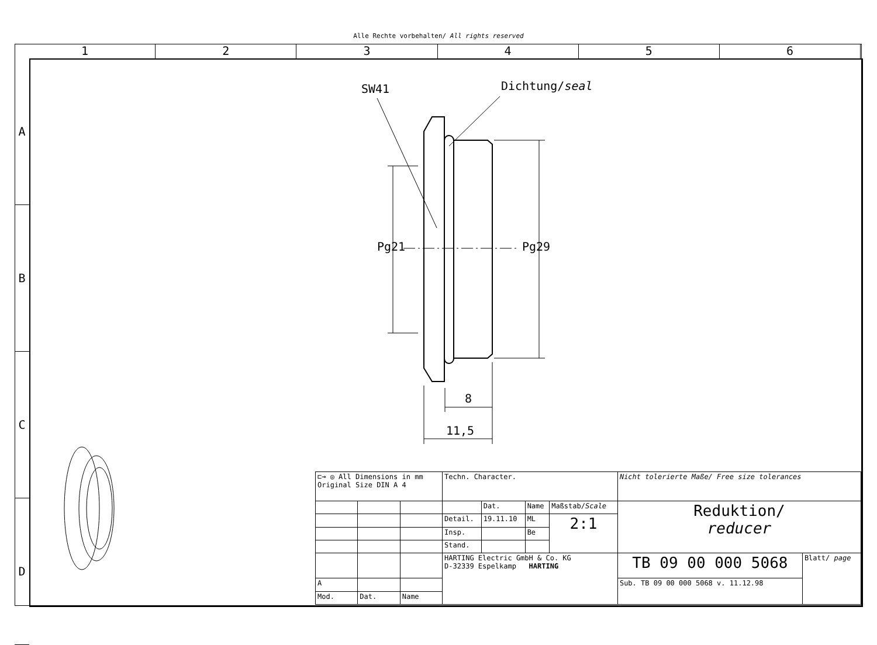Alle Rechte vorbehalten/ All rights reserved
1 2 3 4 5 6
A
B
C
D
SW41 Dichtung/seal
Pg21 Pg29
8
11,5
| ⊏⊸ ◎ All Dimensions in mm Original Size DIN A 4 | | | Techn. Character. | | | | Nicht tolerierte Maße/ Free size tolerances | |
| | | | | Dat. | Name | Maßstab/ Scale | Reduktion/ reducer | |
| | | | Detail. | 19.11.10 | ML | 2:1 | | |
| | | | Insp. | | Be | | | |
| | | | Stand. | | | | | |
| | | | HARTING Electric GmbH & Co. KG D-32339 Espelkamp HARTING | | | | TB 09 00 000 5068 | Blatt/ page |
| A | | | | | | | Sub. TB 09 00 000 5068 v. 11.12.98 | |
| Mod. | Dat. | Name | | | | | | |